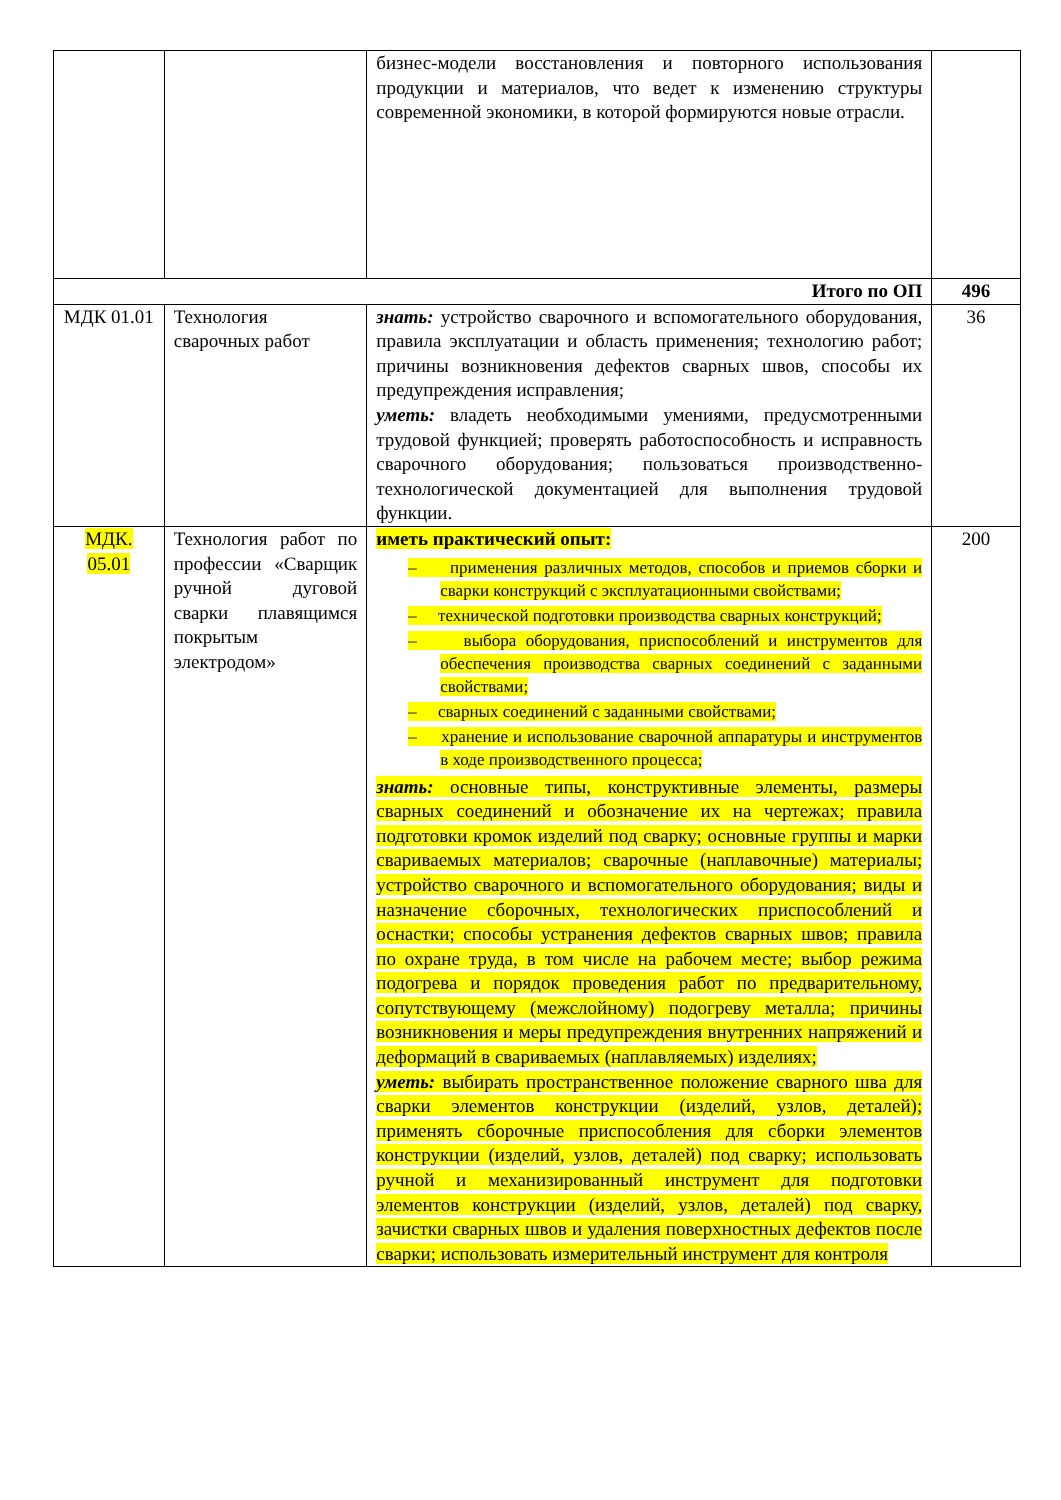| | | бизнес-модели восстановления и повторного использования продукции и материалов, что ведет к изменению структуры современной экономики, в которой формируются новые отрасли. | |
| Итого по ОП | | | 496 |
| МДК 01.01 | Технология сварочных работ | знать: устройство сварочного и вспомогательного оборудования, правила эксплуатации и область применения; технологию работ; причины возникновения дефектов сварных швов, способы их предупреждения исправления; уметь: владеть необходимыми умениями, предусмотренными трудовой функцией; проверять работоспособность и исправность сварочного оборудования; пользоваться производственно-технологической документацией для выполнения трудовой функции. | 36 |
| МДК. 05.01 | Технология работ по профессии «Сварщик ручной дуговой сварки плавящимся покрытым электродом» | иметь практический опыт: – применения различных методов, способов и приемов сборки и сварки конструкций с эксплуатационными свойствами; – технической подготовки производства сварных конструкций; – выбора оборудования, приспособлений и инструментов для обеспечения производства сварных соединений с заданными свойствами; – сварных соединений с заданными свойствами; – хранение и использование сварочной аппаратуры и инструментов в ходе производственного процесса; знать: основные типы, конструктивные элементы, размеры сварных соединений и обозначение их на чертежах; правила подготовки кромок изделий под сварку; основные группы и марки свариваемых материалов; сварочные (наплавочные) материалы; устройство сварочного и вспомогательного оборудования; виды и назначение сборочных, технологических приспособлений и оснастки; способы устранения дефектов сварных швов; правила по охране труда, в том числе на рабочем месте; выбор режима подогрева и порядок проведения работ по предварительному, сопутствующему (межслойному) подогреву металла; причины возникновения и меры предупреждения внутренних напряжений и деформаций в свариваемых (наплавляемых) изделиях; уметь: выбирать пространственное положение сварного шва для сварки элементов конструкции (изделий, узлов, деталей); применять сборочные приспособления для сборки элементов конструкции (изделий, узлов, деталей) под сварку; использовать ручной и механизированный инструмент для подготовки элементов конструкции (изделий, узлов, деталей) под сварку, зачистки сварных швов и удаления поверхностных дефектов после сварки; использовать измерительный инструмент для контроля | 200 |